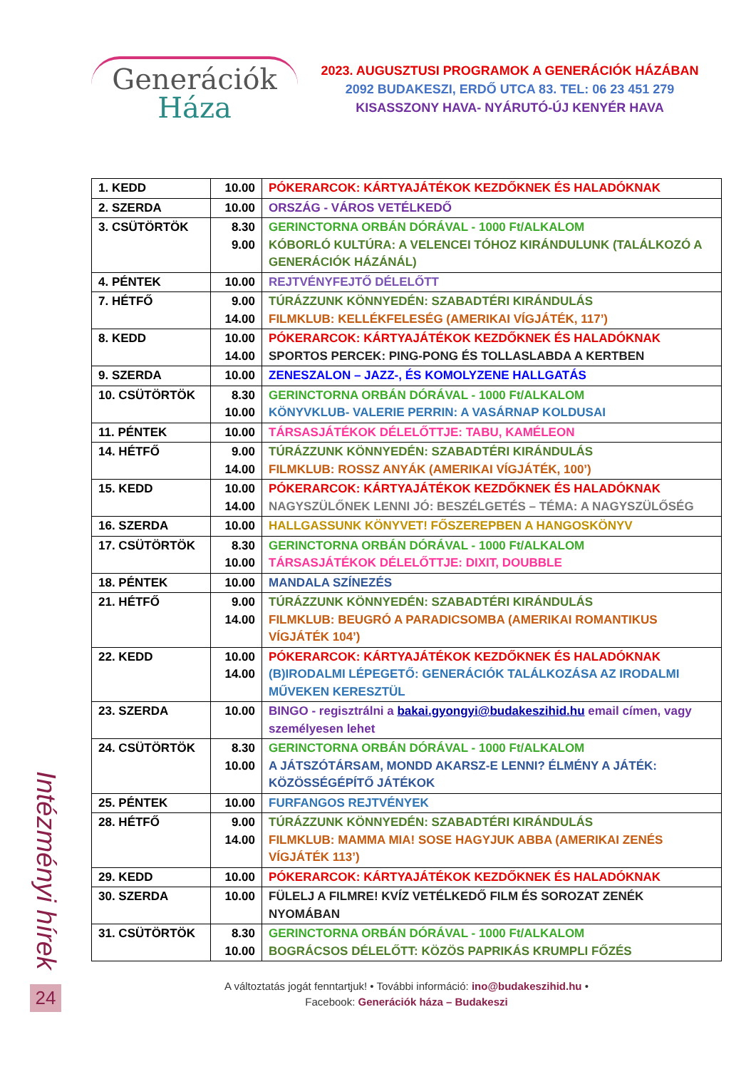Generációk
Háza
2023. AUGUSZTUSI PROGRAMOK A GENERÁCIÓK HÁZÁBAN
2092 BUDAKESZI, ERDŐ UTCA 83. TEL: 06 23 451 279
KISASSZONY HAVA- NYÁRUTÓ-ÚJ KENYÉR HAVA
| 1. KEDD | 10.00 | PÓKERARCOK: KÁRTYAJÁTÉKOK KEZDŐKNEK ÉS HALADÓKNAK |
| 2. SZERDA | 10.00 | ORSZÁG - VÁROS VETÉLKEDŐ |
| 3. CSÜTÖRTÖK | 8.30 9.00 | GERINCTORNA ORBÁN DÓRÁVAL - 1000 Ft/ALKALOM KÓBORLÓ KULTÚRA: A VELENCEI TÓHOZ KIRÁNDULUNK (TALÁLKOZÓ A GENERÁCIÓK HÁZÁNÁL) |
| 4. PÉNTEK | 10.00 | REJTVÉNYFEJTŐ DÉLELŐTT |
| 7. HÉTFŐ | 9.00 14.00 | TÚRÁZZUNK KÖNNYEDÉN: SZABADTÉRI KIRÁNDULÁS FILMKLUB: KELLÉKFELESÉG (AMERIKAI VÍGJÁTÉK, 117’) |
| 8. KEDD | 10.00 14.00 | PÓKERARCOK: KÁRTYAJÁTÉKOK KEZDŐKNEK ÉS HALADÓKNAK SPORTOS PERCEK: PING-PONG ÉS TOLLASLABDA A KERTBEN |
| 9. SZERDA | 10.00 | ZENESZALON – JAZZ-, ÉS KOMOLYZENE HALLGATÁS |
| 10. CSÜTÖRTÖK | 8.30 10.00 | GERINCTORNA ORBÁN DÓRÁVAL - 1000 Ft/ALKALOM KÖNYVKLUB- VALERIE PERRIN: A VASÁRNAP KOLDUSAI |
| 11. PÉNTEK | 10.00 | TÁRSASJÁTÉKOK DÉLELŐTTJE: TABU, KAMÉLEON |
| 14. HÉTFŐ | 9.00 14.00 | TÚRÁZZUNK KÖNNYEDÉN: SZABADTÉRI KIRÁNDULÁS FILMKLUB: ROSSZ ANYÁK (AMERIKAI VÍGJÁTÉK, 100’) |
| 15. KEDD | 10.00 14.00 | PÓKERARCOK: KÁRTYAJÁTÉKOK KEZDŐKNEK ÉS HALADÓKNAK NAGYSZÜLŐNEK LENNI JÓ: BESZÉLGETÉS – TÉMA: A NAGYSZÜLŐSÉG |
| 16. SZERDA | 10.00 | HALLGASSUNK KÖNYVET! FŐSZEREPBEN A HANGOSKÖNYV |
| 17. CSÜTÖRTÖK | 8.30 10.00 | GERINCTORNA ORBÁN DÓRÁVAL - 1000 Ft/ALKALOM TÁRSASJÁTÉKOK DÉLELŐTTJE: DIXIT, DOUBBLE |
| 18. PÉNTEK | 10.00 | MANDALA SZÍNEZÉS |
| 21. HÉTFŐ | 9.00 14.00 | TÚRÁZZUNK KÖNNYEDÉN: SZABADTÉRI KIRÁNDULÁS FILMKLUB: BEUGRÓ A PARADICSOMBA (AMERIKAI ROMANTIKUS VÍGJÁTÉK 104’) |
| 22. KEDD | 10.00 14.00 | PÓKERARCOK: KÁRTYAJÁTÉKOK KEZDŐKNEK ÉS HALADÓKNAK (B)IRODALMI LÉPEGETŐ: GENERÁCIÓK TALÁLKOZÁSA AZ IRODALMI MŰVEKEN KERESZTÜL |
| 23. SZERDA | 10.00 | BINGO - regisztrálni a bakai.gyongyi@budakeszihid.hu email címen, vagy személyesen lehet |
| 24. CSÜTÖRTÖK | 8.30 10.00 | GERINCTORNA ORBÁN DÓRÁVAL - 1000 Ft/ALKALOM A JÁTSZÓTÁRSAM, MONDD AKARSZ-E LENNI? ÉLMÉNY A JÁTÉK: KÖZÖSSÉGÉPÍTŐ JÁTÉKOK |
| 25. PÉNTEK | 10.00 | FURFANGOS REJTVÉNYEK |
| 28. HÉTFŐ | 9.00 14.00 | TÚRÁZZUNK KÖNNYEDÉN: SZABADTÉRI KIRÁNDULÁS FILMKLUB: MAMMA MIA! SOSE HAGYJUK ABBA (AMERIKAI ZENÉS VÍGJÁTÉK 113’) |
| 29. KEDD | 10.00 | PÓKERARCOK: KÁRTYAJÁTÉKOK KEZDŐKNEK ÉS HALADÓKNAK |
| 30. SZERDA | 10.00 | FÜLELJ A FILMRE! KVÍZ VETÉLKEDŐ FILM ÉS SOROZAT ZENÉK NYOMÁBAN |
| 31. CSÜTÖRTÖK | 8.30 10.00 | GERINCTORNA ORBÁN DÓRÁVAL - 1000 Ft/ALKALOM BOGRÁCSOS DÉLELŐTT: KÖZÖS PAPRIKÁS KRUMPLI FŐZÉS |
A változtatás jogát fenntartjuk! • További információ: ino@budakeszihid.hu •
Facebook: Generációk háza – Budakeszi
Intézményi hírek
24